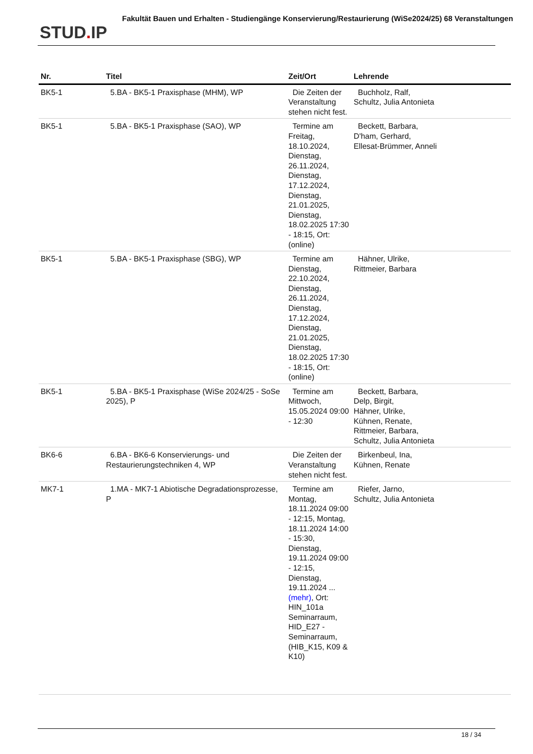STUD. IP
Fakultät Bauen und Erhalten - Studiengänge Konservierung/Restaurierung (WiSe2024/25) 68 Veranstaltungen
| Nr. | Titel | Zeit/Ort | Lehrende |
| --- | --- | --- | --- |
| BK5-1 | 5.BA - BK5-1 Praxisphase (MHM), WP | Die Zeiten der Veranstaltung stehen nicht fest. | Buchholz, Ralf, Schultz, Julia Antonieta |
| BK5-1 | 5.BA - BK5-1 Praxisphase (SAO), WP | Termine am Freitag, 18.10.2024, Dienstag, 26.11.2024, Dienstag, 17.12.2024, Dienstag, 21.01.2025, Dienstag, 18.02.2025 17:30 - 18:15, Ort: (online) | Beckett, Barbara, D'ham, Gerhard, Ellesat-Brümmer, Anneli |
| BK5-1 | 5.BA - BK5-1 Praxisphase (SBG), WP | Termine am Dienstag, 22.10.2024, Dienstag, 26.11.2024, Dienstag, 17.12.2024, Dienstag, 21.01.2025, Dienstag, 18.02.2025 17:30 - 18:15, Ort: (online) | Hähner, Ulrike, Rittmeier, Barbara |
| BK5-1 | 5.BA - BK5-1 Praxisphase (WiSe 2024/25 - SoSe 2025), P | Termine am Mittwoch, 15.05.2024 09:00 - 12:30 | Beckett, Barbara, Delp, Birgit, Hähner, Ulrike, Kühnen, Renate, Rittmeier, Barbara, Schultz, Julia Antonieta |
| BK6-6 | 6.BA - BK6-6 Konservierungs- und Restaurierungstechniken 4, WP | Die Zeiten der Veranstaltung stehen nicht fest. | Birkenbeul, Ina, Kühnen, Renate |
| MK7-1 | 1.MA - MK7-1 Abiotische Degradationsprozesse, P | Termine am Montag, 18.11.2024 09:00 - 12:15, Montag, 18.11.2024 14:00 - 15:30, Dienstag, 19.11.2024 09:00 - 12:15, Dienstag, 19.11.2024 ... (mehr) , Ort: HIN_101a Seminarraum, HID_E27 - Seminarraum, (HIB_K15, K09 & K10) | Riefer, Jarno, Schultz, Julia Antonieta |
18 / 34